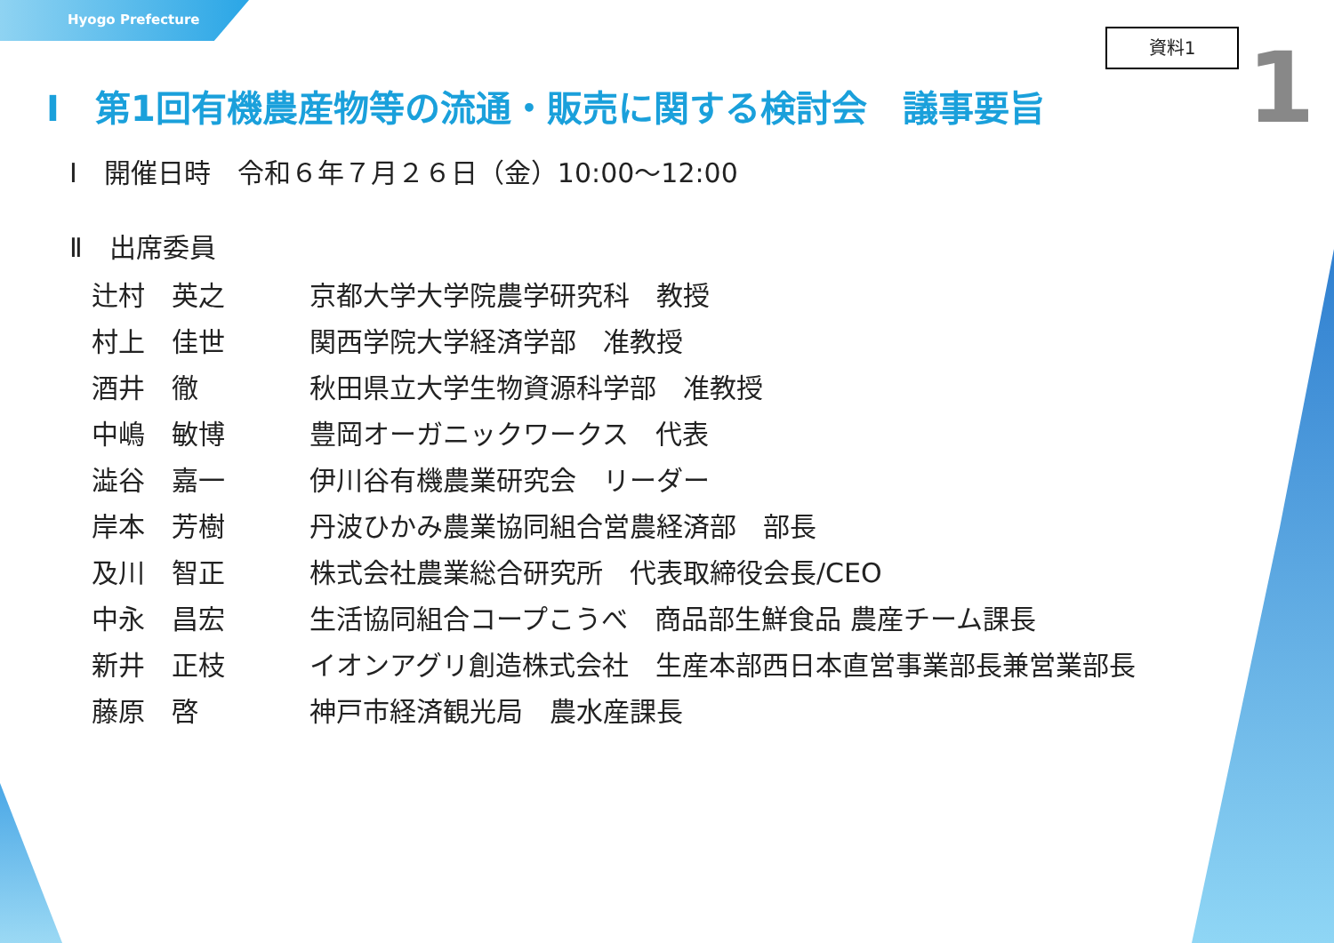Hyogo Prefecture
資料1 1
I　第1回有機農産物等の流通・販売に関する検討会　議事要旨
Ⅰ　開催日時　令和６年７月２６日（金）10:00～12:00
Ⅱ　出席委員
| 辻村 英之 | 京都大学大学院農学研究科 教授 |
| 村上 佳世 | 関西学院大学経済学部 准教授 |
| 酒井 徹 | 秋田県立大学生物資源科学部 准教授 |
| 中嶋 敏博 | 豊岡オーガニックワークス 代表 |
| 澁谷 嘉一 | 伊川谷有機農業研究会 リーダー |
| 岸本 芳樹 | 丹波ひかみ農業協同組合営農経済部 部長 |
| 及川 智正 | 株式会社農業総合研究所 代表取締役会長/CEO |
| 中永 昌宏 | 生活協同組合コープこうべ 商品部生鮮食品 農産チーム課長 |
| 新井 正枝 | イオンアグリ創造株式会社 生産本部西日本直営事業部長兼営業部長 |
| 藤原 啓 | 神戸市経済観光局 農水産課長 |